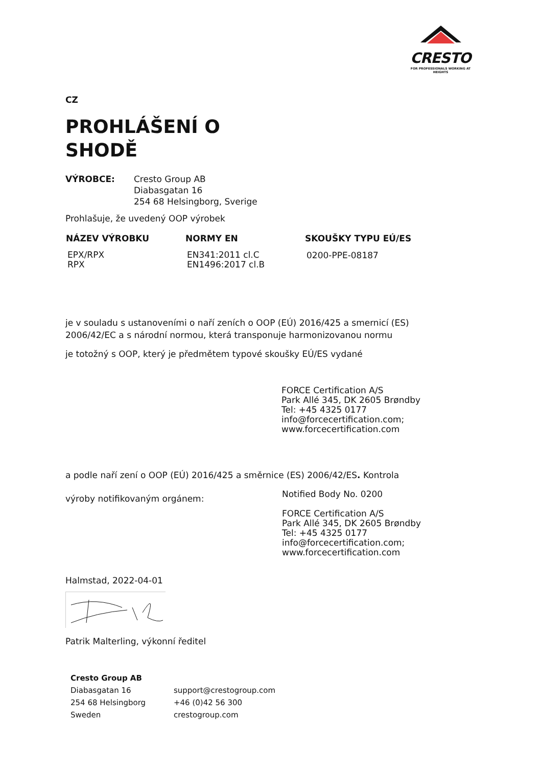CRESTO
FOR PROFESSIONALS WORKING AT HEIGHTS
CZ
PROHLÁŠENÍ O
SHODĚ
| VÝROBCE: | Cresto Group AB Diabasgatan 16 254 68 Helsingborg, Sverige |
Prohlašuje, že uvedený OOP výrobek
| NÁZEV VÝROBKU | NORMY EN | SKOUŠKY TYPU EÚ/ES |
| --- | --- | --- |
| EPX/RPX RPX | EN341:2011 cl.C EN1496:2017 cl.B | 0200-PPE-08187 |
je v souladu s ustanoveními o naří zeních o OOP (EÚ) 2016/425 a smernicí (ES)
2006/42/EC a s národní normou, která transponuje harmonizovanou normu
je totožný s OOP, který je předmětem typové skoušky EÚ/ES vydané
FORCE Certification A/S
Park Allé 345, DK 2605 Brøndby
Tel: +45 4325 0177
info@forcecertification.com;
www.forcecertification.com
a podle naří zení o OOP (EÚ) 2016/425 a směrnice (ES) 2006/42/ES. Kontrola
| výroby notifikovaným orgánem: | Notified Body No. 0200 FORCE Certification A/S Park Allé 345, DK 2605 Brøndby Tel: +45 4325 0177 info@forcecertification.com; www.forcecertification.com |
Halmstad, 2022-04-01
Patrik Malterling, výkonní ředitel
| Cresto Group AB | |
| Diabasgatan 16 | support@crestogroup.com |
| 254 68 Helsingborg | +46 (0)42 56 300 |
| Sweden | crestogroup.com |